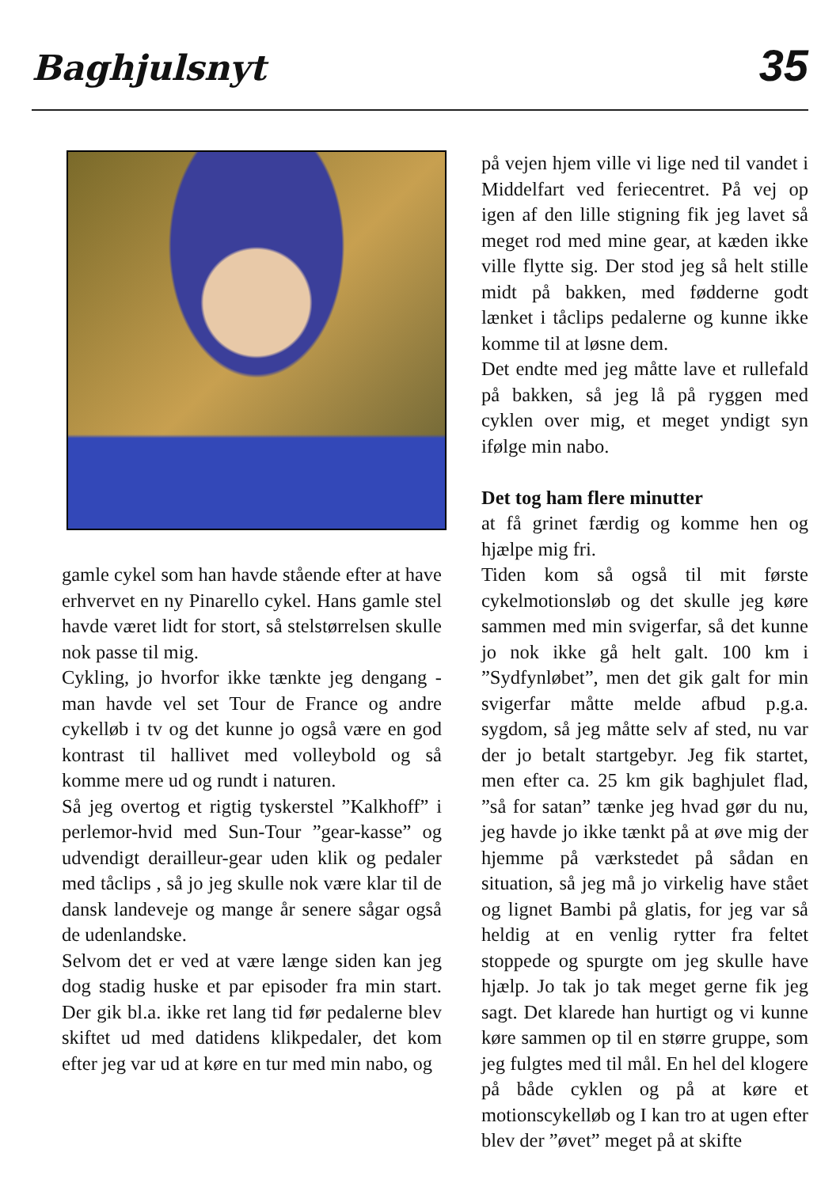Baghjulsnyt 35
gamle cykel som han havde stående efter at have erhvervet en ny Pinarello cykel. Hans gamle stel havde været lidt for stort, så stelstørrelsen skulle nok passe til mig.
Cykling, jo hvorfor ikke tænkte jeg dengang - man havde vel set Tour de France og andre cykelløb i tv og det kunne jo også være en god kontrast til hallivet med volleybold og så komme mere ud og rundt i naturen.
Så jeg overtog et rigtig tyskerstel ”Kalkhoff” i perlemor-hvid med Sun-Tour ”gear-kasse” og udvendigt derailleur-gear uden klik og pedaler med tåclips , så jo jeg skulle nok være klar til de dansk landeveje og mange år senere sågar også de udenlandske.
Selvom det er ved at være længe siden kan jeg dog stadig huske et par episoder fra min start. Der gik bl.a. ikke ret lang tid før pedalerne blev skiftet ud med datidens klikpedaler, det kom efter jeg var ud at køre en tur med min nabo, og
på vejen hjem ville vi lige ned til vandet i Middelfart ved feriecentret. På vej op igen af den lille stigning fik jeg lavet så meget rod med mine gear, at kæden ikke ville flytte sig. Der stod jeg så helt stille midt på bakken, med fødderne godt lænket i tåclips pedalerne og kunne ikke komme til at løsne dem.
Det endte med jeg måtte lave et rullefald på bakken, så jeg lå på ryggen med cyklen over mig, et meget yndigt syn ifølge min nabo.
Det tog ham flere minutter
at få grinet færdig og komme hen og hjælpe mig fri.
Tiden kom så også til mit første cykelmotionsløb og det skulle jeg køre sammen med min svigerfar, så det kunne jo nok ikke gå helt galt. 100 km i ”Sydfynløbet”, men det gik galt for min svigerfar måtte melde afbud p.g.a. sygdom, så jeg måtte selv af sted, nu var der jo betalt startgebyr. Jeg fik startet, men efter ca. 25 km gik baghjulet flad, ”så for satan” tænke jeg hvad gør du nu, jeg havde jo ikke tænkt på at øve mig der hjemme på værkstedet på sådan en situation, så jeg må jo virkelig have stået og lignet Bambi på glatis, for jeg var så heldig at en venlig rytter fra feltet stoppede og spurgte om jeg skulle have hjælp. Jo tak jo tak meget gerne fik jeg sagt. Det klarede han hurtigt og vi kunne køre sammen op til en større gruppe, som jeg fulgtes med til mål. En hel del klogere på både cyklen og på at køre et motionscykelløb og I kan tro at ugen efter blev der ”øvet” meget på at skifte